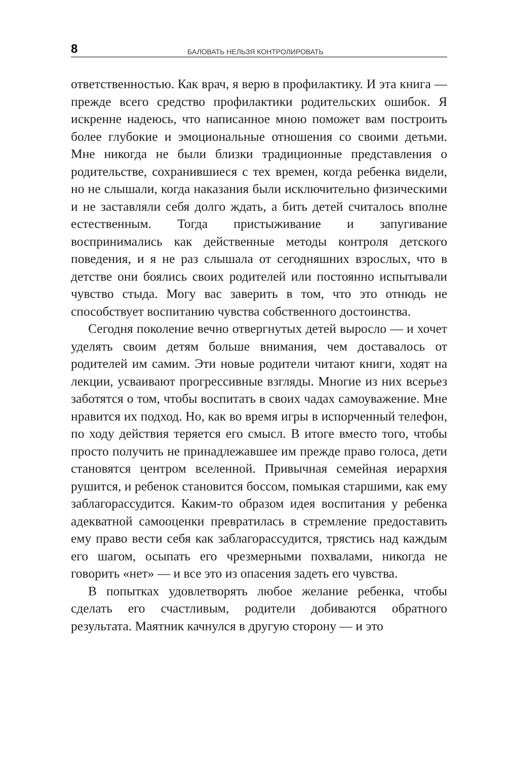8 БАЛОВАТЬ НЕЛЬЗЯ КОНТРОЛИРОВАТЬ
ответственностью. Как врач, я верю в профилактику. И эта книга — прежде всего средство профилактики родительских ошибок. Я искренне надеюсь, что написанное мною поможет вам построить более глубокие и эмоциональные отношения со своими детьми. Мне никогда не были близки традиционные представления о родительстве, сохранившиеся с тех времен, когда ребенка видели, но не слышали, когда наказания были исключительно физическими и не заставляли себя долго ждать, а бить детей считалось вполне естественным. Тогда пристыживание и запугивание воспринимались как действенные методы контроля детского поведения, и я не раз слышала от сегодняшних взрослых, что в детстве они боялись своих родителей или постоянно испытывали чувство стыда. Могу вас заверить в том, что это отнюдь не способствует воспитанию чувства собственного достоинства.
Сегодня поколение вечно отвергнутых детей выросло — и хочет уделять своим детям больше внимания, чем доставалось от родителей им самим. Эти новые родители читают книги, ходят на лекции, усваивают прогрессивные взгляды. Многие из них всерьез заботятся о том, чтобы воспитать в своих чадах самоуважение. Мне нравится их подход. Но, как во время игры в испорченный телефон, по ходу действия теряется его смысл. В итоге вместо того, чтобы просто получить не принадлежавшее им прежде право голоса, дети становятся центром вселенной. Привычная семейная иерархия рушится, и ребенок становится боссом, помыкая старшими, как ему заблагорассудится. Каким-то образом идея воспитания у ребенка адекватной самооценки превратилась в стремление предоставить ему право вести себя как заблагорассудится, трястись над каждым его шагом, осыпать его чрезмерными похвалами, никогда не говорить «нет» — и все это из опасения задеть его чувства.
В попытках удовлетворять любое желание ребенка, чтобы сделать его счастливым, родители добиваются обратного результата. Маятник качнулся в другую сторону — и это